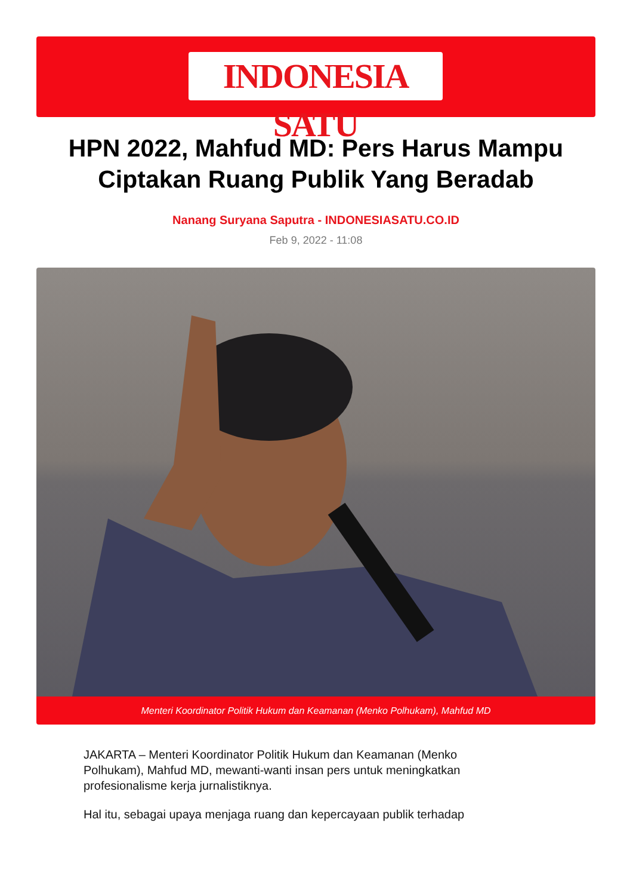INDONESIA SATU
HPN 2022, Mahfud MD: Pers Harus Mampu Ciptakan Ruang Publik Yang Beradab
Nanang Suryana Saputra - INDONESIASATU.CO.ID
Feb 9, 2022 - 11:08
Menteri Koordinator Politik Hukum dan Keamanan (Menko Polhukam), Mahfud MD
JAKARTA – Menteri Koordinator Politik Hukum dan Keamanan (Menko Polhukam), Mahfud MD, mewanti-wanti insan pers untuk meningkatkan profesionalisme kerja jurnalistiknya.
Hal itu, sebagai upaya menjaga ruang dan kepercayaan publik terhadap